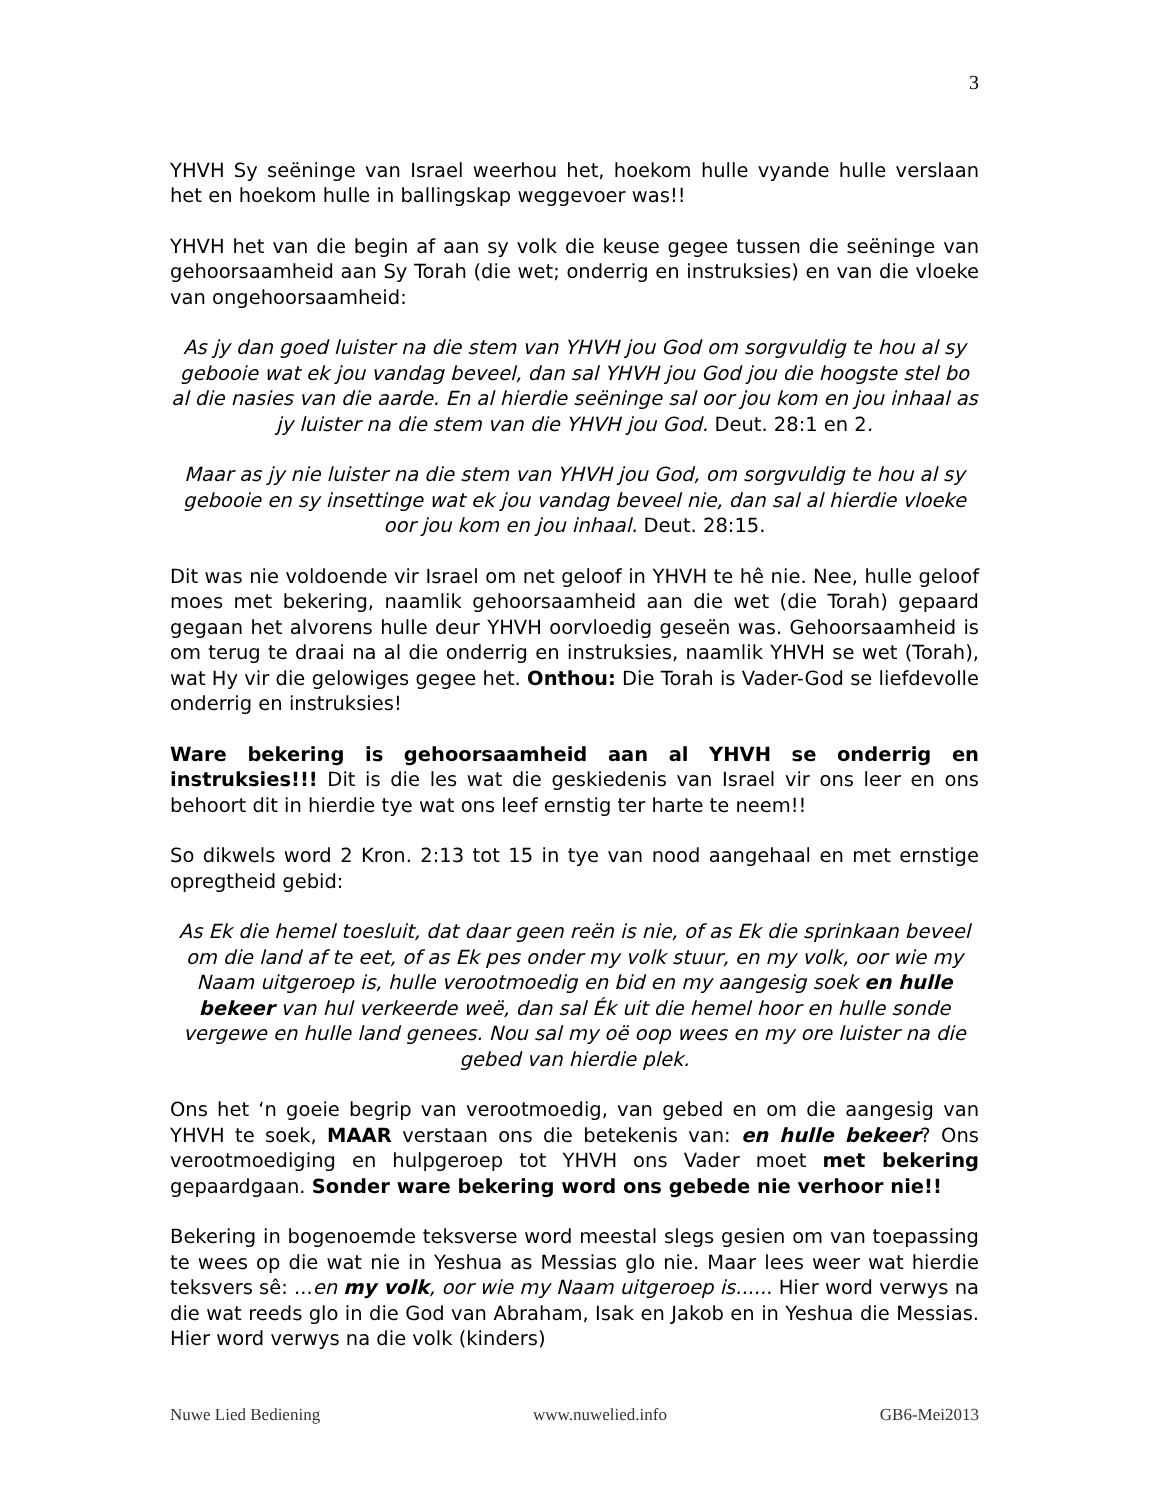3
YHVH Sy seëninge van Israel weerhou het, hoekom hulle vyande hulle verslaan het en hoekom hulle in ballingskap weggevoer was!!
YHVH het van die begin af aan sy volk die keuse gegee tussen die seëninge van gehoorsaamheid aan Sy Torah (die wet; onderrig en instruksies) en van die vloeke van ongehoorsaamheid:
As jy dan goed luister na die stem van YHVH jou God om sorgvuldig te hou al sy gebooie wat ek jou vandag beveel, dan sal YHVH jou God jou die hoogste stel bo al die nasies van die aarde. En al hierdie seëninge sal oor jou kom en jou inhaal as jy luister na die stem van die YHVH jou God. Deut. 28:1 en 2.
Maar as jy nie luister na die stem van YHVH jou God, om sorgvuldig te hou al sy gebooie en sy insettinge wat ek jou vandag beveel nie, dan sal al hierdie vloeke oor jou kom en jou inhaal. Deut. 28:15.
Dit was nie voldoende vir Israel om net geloof in YHVH te hê nie. Nee, hulle geloof moes met bekering, naamlik gehoorsaamheid aan die wet (die Torah) gepaard gegaan het alvorens hulle deur YHVH oorvloedig geseën was. Gehoorsaamheid is om terug te draai na al die onderrig en instruksies, naamlik YHVH se wet (Torah), wat Hy vir die gelowiges gegee het. Onthou: Die Torah is Vader-God se liefdevolle onderrig en instruksies!
Ware bekering is gehoorsaamheid aan al YHVH se onderrig en instruksies!!! Dit is die les wat die geskiedenis van Israel vir ons leer en ons behoort dit in hierdie tye wat ons leef ernstig ter harte te neem!!
So dikwels word 2 Kron. 2:13 tot 15 in tye van nood aangehaal en met ernstige opregtheid gebid:
As Ek die hemel toesluit, dat daar geen reën is nie, of as Ek die sprinkaan beveel om die land af te eet, of as Ek pes onder my volk stuur, en my volk, oor wie my Naam uitgeroep is, hulle verootmoedig en bid en my aangesig soek en hulle bekeer van hul verkeerde weë, dan sal Ék uit die hemel hoor en hulle sonde vergewe en hulle land genees. Nou sal my oë oop wees en my ore luister na die gebed van hierdie plek.
Ons het ‘n goeie begrip van verootmoedig, van gebed en om die aangesig van YHVH te soek, MAAR verstaan ons die betekenis van: en hulle bekeer? Ons verootmoediging en hulpgeroep tot YHVH ons Vader moet met bekering gepaardgaan. Sonder ware bekering word ons gebede nie verhoor nie!!
Bekering in bogenoemde teksverse word meestal slegs gesien om van toepassing te wees op die wat nie in Yeshua as Messias glo nie. Maar lees weer wat hierdie teksvers sê: ...en my volk, oor wie my Naam uitgeroep is...... Hier word verwys na die wat reeds glo in die God van Abraham, Isak en Jakob en in Yeshua die Messias. Hier word verwys na die volk (kinders)
Nuwe Lied Bediening www.nuwelied.info GB6-Mei2013